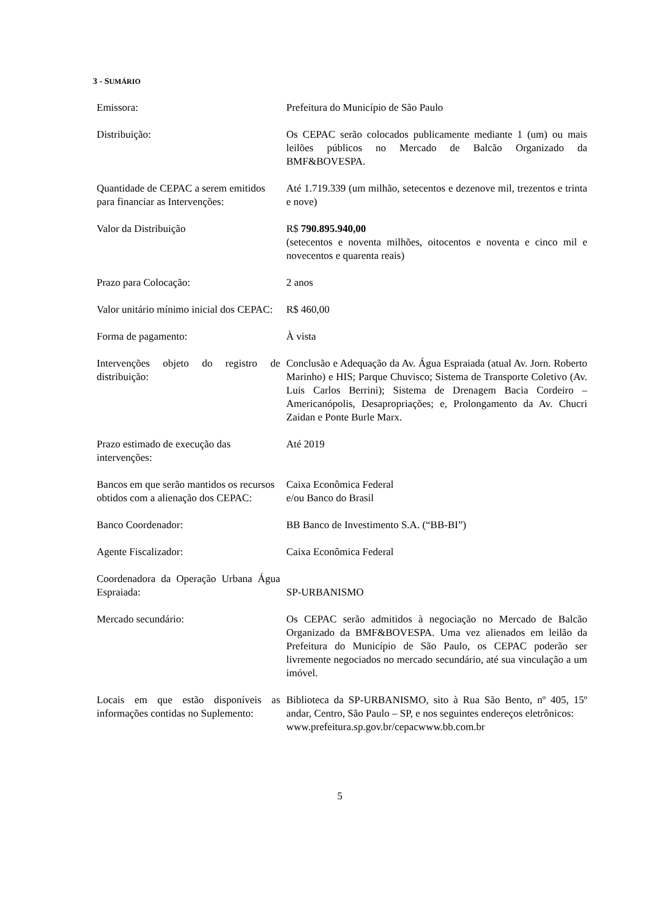3 - SUMÁRIO
| Emissora: | Prefeitura do Município de São Paulo |
| Distribuição: | Os CEPAC serão colocados publicamente mediante 1 (um) ou mais leilões públicos no Mercado de Balcão Organizado da BMF&BOVESPA. |
| Quantidade de CEPAC a serem emitidos para financiar as Intervenções: | Até 1.719.339 (um milhão, setecentos e dezenove mil, trezentos e trinta e nove) |
| Valor da Distribuição | R$ 790.895.940,00 (setecentos e noventa milhões, oitocentos e noventa e cinco mil e novecentos e quarenta reais) |
| Prazo para Colocação: | 2 anos |
| Valor unitário mínimo inicial dos CEPAC: | R$ 460,00 |
| Forma de pagamento: | À vista |
| Intervenções objeto do registro de distribuição: | Conclusão e Adequação da Av. Água Espraiada (atual Av. Jorn. Roberto Marinho) e HIS; Parque Chuvisco; Sistema de Transporte Coletivo (Av. Luis Carlos Berrini); Sistema de Drenagem Bacia Cordeiro – Americanópolis, Desapropriações; e, Prolongamento da Av. Chucri Zaidan e Ponte Burle Marx. |
| Prazo estimado de execução das intervenções: | Até 2019 |
| Bancos em que serão mantidos os recursos obtidos com a alienação dos CEPAC: | Caixa Econômica Federal e/ou Banco do Brasil |
| Banco Coordenador: | BB Banco de Investimento S.A. (“BB-BI”) |
| Agente Fiscalizador: | Caixa Econômica Federal |
| Coordenadora da Operação Urbana Água Espraiada: | SP-URBANISMO |
| Mercado secundário: | Os CEPAC serão admitidos à negociação no Mercado de Balcão Organizado da BMF&BOVESPA. Uma vez alienados em leilão da Prefeitura do Município de São Paulo, os CEPAC poderão ser livremente negociados no mercado secundário, até sua vinculação a um imóvel. |
| Locais em que estão disponíveis as informações contidas no Suplemento: | Biblioteca da SP-URBANISMO, sito à Rua São Bento, nº 405, 15º andar, Centro, São Paulo – SP, e nos seguintes endereços eletrônicos: www.prefeitura.sp.gov.br/cepacwww.bb.com.br |
5